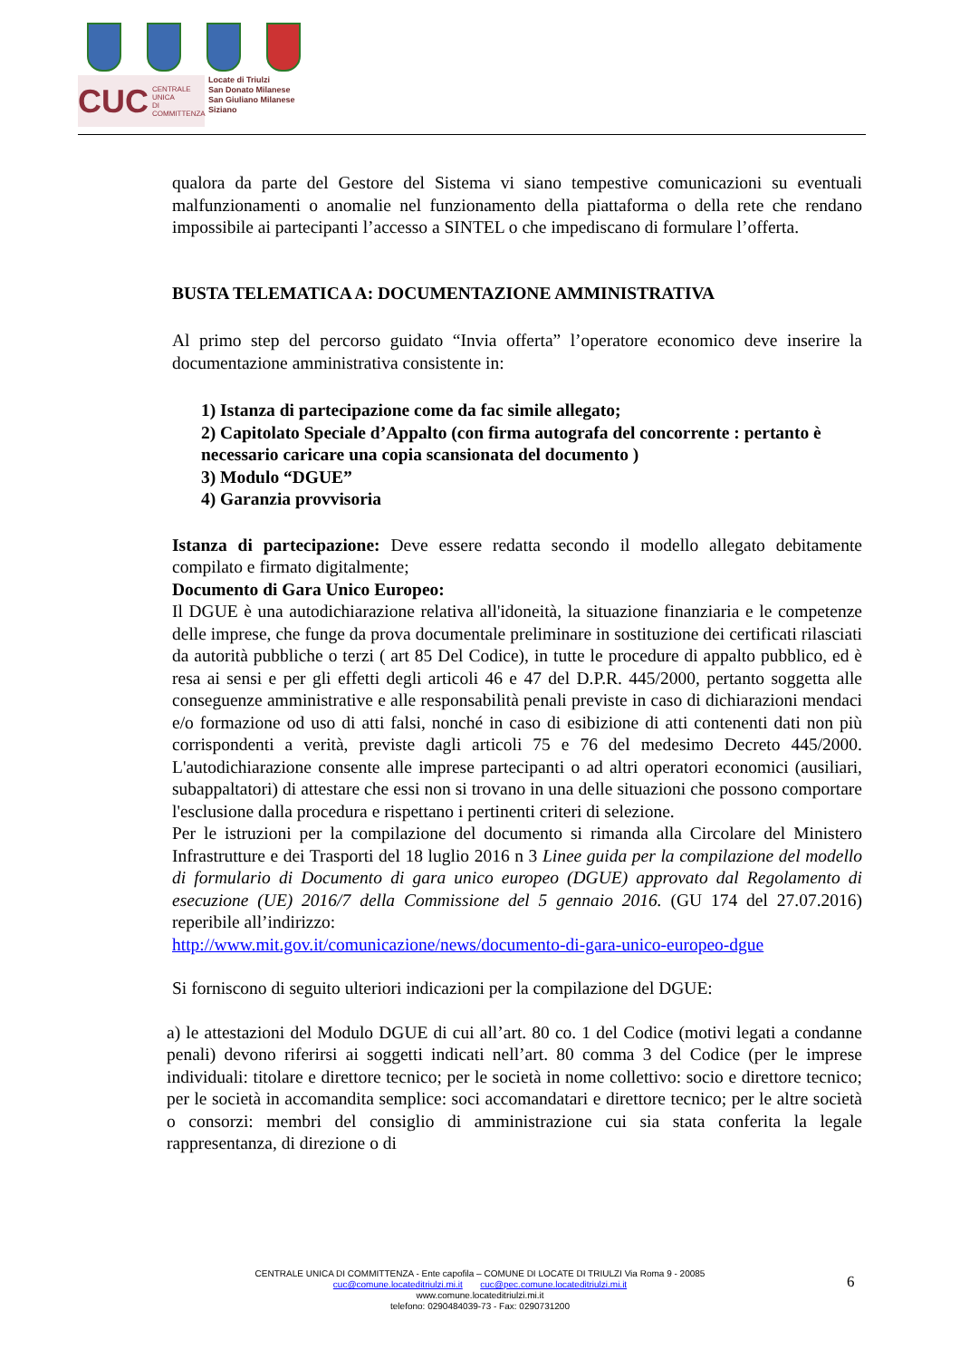CUC CENTRALE UNICA
DI COMMITTENZA
Locate di Triulzi
San Donato Milanese
San Giuliano Milanese
Siziano
qualora da parte del Gestore del Sistema vi siano tempestive comunicazioni su eventuali malfunzionamenti o anomalie nel funzionamento della piattaforma o della rete che rendano impossibile ai partecipanti l’accesso a SINTEL o che impediscano di formulare l’offerta.
BUSTA TELEMATICA A: DOCUMENTAZIONE AMMINISTRATIVA
Al primo step del percorso guidato “Invia offerta” l’operatore economico deve inserire la documentazione amministrativa consistente in:
1) Istanza di partecipazione come da fac simile allegato;
2) Capitolato Speciale d’Appalto (con firma autografa del concorrente : pertanto è necessario caricare una copia scansionata del documento )
3) Modulo “DGUE”
4) Garanzia provvisoria
Istanza di partecipazione: Deve essere redatta secondo il modello allegato debitamente compilato e firmato digitalmente;
Documento di Gara Unico Europeo:
Il DGUE è una autodichiarazione relativa all'idoneità, la situazione finanziaria e le competenze delle imprese, che funge da prova documentale preliminare in sostituzione dei certificati rilasciati da autorità pubbliche o terzi ( art 85 Del Codice), in tutte le procedure di appalto pubblico, ed è resa ai sensi e per gli effetti degli articoli 46 e 47 del D.P.R. 445/2000, pertanto soggetta alle conseguenze amministrative e alle responsabilità penali previste in caso di dichiarazioni mendaci e/o formazione od uso di atti falsi, nonché in caso di esibizione di atti contenenti dati non più corrispondenti a verità, previste dagli articoli 75 e 76 del medesimo Decreto 445/2000. L'autodichiarazione consente alle imprese partecipanti o ad altri operatori economici (ausiliari, subappaltatori) di attestare che essi non si trovano in una delle situazioni che possono comportare l'esclusione dalla procedura e rispettano i pertinenti criteri di selezione.
Per le istruzioni per la compilazione del documento si rimanda alla Circolare del Ministero Infrastrutture e dei Trasporti del 18 luglio 2016 n 3 Linee guida per la compilazione del modello di formulario di Documento di gara unico europeo (DGUE) approvato dal Regolamento di esecuzione (UE) 2016/7 della Commissione del 5 gennaio 2016. (GU 174 del 27.07.2016) reperibile all’indirizzo:
http://www.mit.gov.it/comunicazione/news/documento-di-gara-unico-europeo-dgue
Si forniscono di seguito ulteriori indicazioni per la compilazione del DGUE:
a) le attestazioni del Modulo DGUE di cui all’art. 80 co. 1 del Codice (motivi legati a condanne penali) devono riferirsi ai soggetti indicati nell’art. 80 comma 3 del Codice (per le imprese individuali: titolare e direttore tecnico; per le società in nome collettivo: socio e direttore tecnico; per le società in accomandita semplice: soci accomandatari e direttore tecnico; per le altre società o consorzi: membri del consiglio di amministrazione cui sia stata conferita la legale rappresentanza, di direzione o di
CENTRALE UNICA DI COMMITTENZA - Ente capofila – COMUNE DI LOCATE DI TRIULZI Via Roma 9 - 20085
cuc@comune.locateditriulzi.mi.it cuc@pec.comune.locateditriulzi.mi.it
www.comune.locateditriulzi.mi.it
telefono: 0290484039-73 - Fax: 0290731200
6